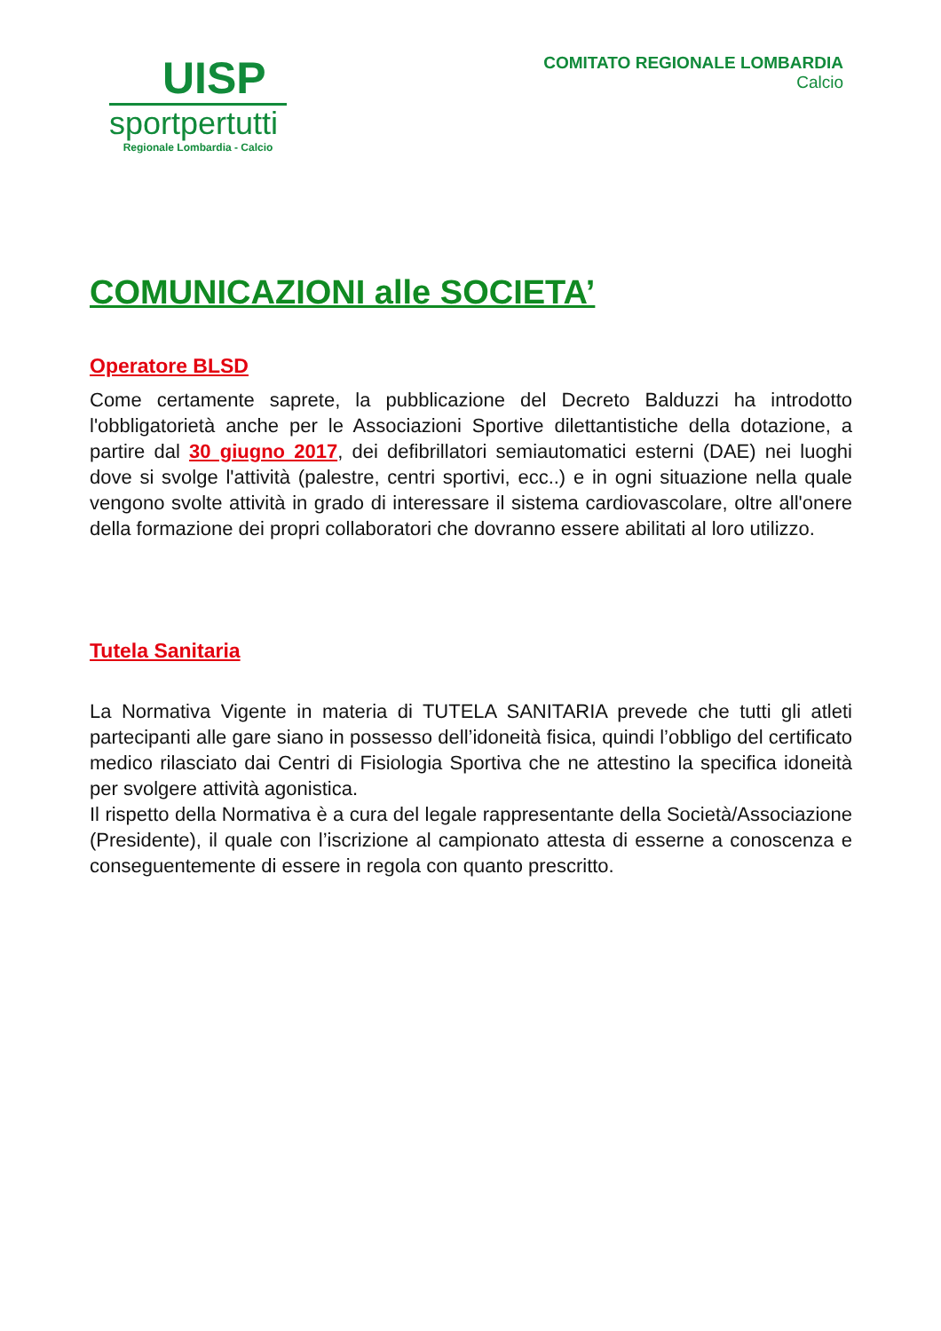UISP
sportpertutti
Regionale Lombardia - Calcio
COMITATO REGIONALE LOMBARDIA
Calcio
COMUNICAZIONI alle SOCIETA’
Operatore BLSD
Come certamente saprete, la pubblicazione del Decreto Balduzzi ha introdotto l'obbligatorietà anche per le Associazioni Sportive dilettantistiche della dotazione, a partire dal 30 giugno 2017, dei defibrillatori semiautomatici esterni (DAE) nei luoghi dove si svolge l'attività (palestre, centri sportivi, ecc..) e in ogni situazione nella quale vengono svolte attività in grado di interessare il sistema cardiovascolare, oltre all'onere della formazione dei propri collaboratori che dovranno essere abilitati al loro utilizzo.
Tutela Sanitaria
La Normativa Vigente in materia di TUTELA SANITARIA prevede che tutti gli atleti partecipanti alle gare siano in possesso dell’idoneità fisica, quindi l’obbligo del certificato medico rilasciato dai Centri di Fisiologia Sportiva che ne attestino la specifica idoneità per svolgere attività agonistica.
Il rispetto della Normativa è a cura del legale rappresentante della Società/Associazione (Presidente), il quale con l’iscrizione al campionato attesta di esserne a conoscenza e conseguentemente di essere in regola con quanto prescritto.